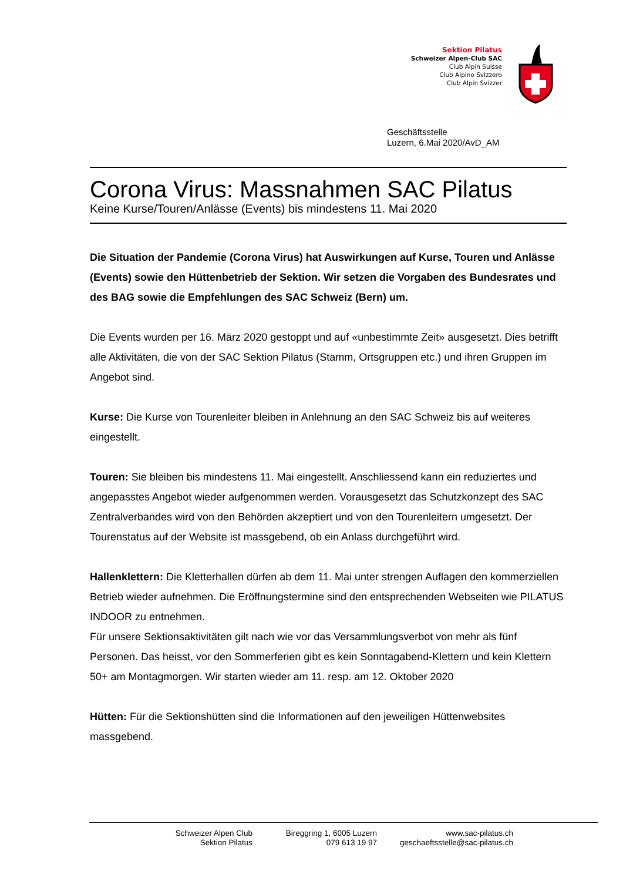Sektion Pilatus
Schweizer Alpen-Club SAC
Club Alpin Suisse
Club Alpino Svizzero
Club Alpin Svizzer
Geschäftsstelle
Luzern, 6.Mai 2020/AvD_AM
Corona Virus: Massnahmen SAC Pilatus
Keine Kurse/Touren/Anlässe (Events) bis mindestens 11. Mai 2020
Die Situation der Pandemie (Corona Virus) hat Auswirkungen auf Kurse, Touren und Anlässe (Events) sowie den Hüttenbetrieb der Sektion. Wir setzen die Vorgaben des Bundesrates und des BAG sowie die Empfehlungen des SAC Schweiz (Bern) um.
Die Events wurden per 16. März 2020 gestoppt und auf «unbestimmte Zeit» ausgesetzt. Dies betrifft alle Aktivitäten, die von der SAC Sektion Pilatus (Stamm, Ortsgruppen etc.) und ihren Gruppen im Angebot sind.
Kurse: Die Kurse von Tourenleiter bleiben in Anlehnung an den SAC Schweiz bis auf weiteres eingestellt.
Touren: Sie bleiben bis mindestens 11. Mai eingestellt. Anschliessend kann ein reduziertes und angepasstes Angebot wieder aufgenommen werden. Vorausgesetzt das Schutzkonzept des SAC Zentralverbandes wird von den Behörden akzeptiert und von den Tourenleitern umgesetzt. Der Tourenstatus auf der Website ist massgebend, ob ein Anlass durchgeführt wird.
Hallenklettern: Die Kletterhallen dürfen ab dem 11. Mai unter strengen Auflagen den kommerziellen Betrieb wieder aufnehmen. Die Eröffnungstermine sind den entsprechenden Webseiten wie PILATUS INDOOR zu entnehmen.
Für unsere Sektionsaktivitäten gilt nach wie vor das Versammlungsverbot von mehr als fünf Personen. Das heisst, vor den Sommerferien gibt es kein Sonntagabend-Klettern und kein Klettern 50+ am Montagmorgen. Wir starten wieder am 11. resp. am 12. Oktober 2020
Hütten: Für die Sektionshütten sind die Informationen auf den jeweiligen Hüttenwebsites massgebend.
Schweizer Alpen Club
Sektion Pilatus
Bireggring 1, 6005 Luzern
079 613 19 97
www.sac-pilatus.ch
geschaeftsstelle@sac-pilatus.ch